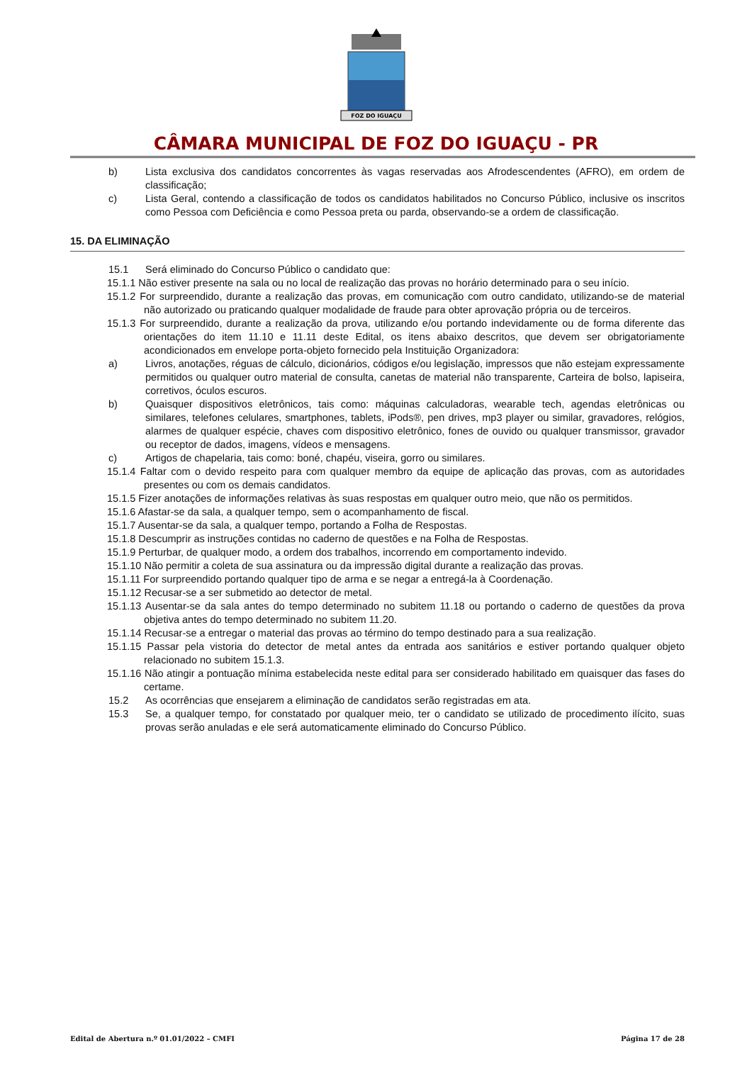FOZ DO IGUAÇU
CÂMARA MUNICIPAL DE FOZ DO IGUAÇU - PR
b) Lista exclusiva dos candidatos concorrentes às vagas reservadas aos Afrodescendentes (AFRO), em ordem de classificação;
c) Lista Geral, contendo a classificação de todos os candidatos habilitados no Concurso Público, inclusive os inscritos como Pessoa com Deficiência e como Pessoa preta ou parda, observando-se a ordem de classificação.
15. DA ELIMINAÇÃO
15.1 Será eliminado do Concurso Público o candidato que:
15.1.1 Não estiver presente na sala ou no local de realização das provas no horário determinado para o seu início.
15.1.2 For surpreendido, durante a realização das provas, em comunicação com outro candidato, utilizando-se de material não autorizado ou praticando qualquer modalidade de fraude para obter aprovação própria ou de terceiros.
15.1.3 For surpreendido, durante a realização da prova, utilizando e/ou portando indevidamente ou de forma diferente das orientações do item 11.10 e 11.11 deste Edital, os itens abaixo descritos, que devem ser obrigatoriamente acondicionados em envelope porta-objeto fornecido pela Instituição Organizadora:
a) Livros, anotações, réguas de cálculo, dicionários, códigos e/ou legislação, impressos que não estejam expressamente permitidos ou qualquer outro material de consulta, canetas de material não transparente, Carteira de bolso, lapiseira, corretivos, óculos escuros.
b) Quaisquer dispositivos eletrônicos, tais como: máquinas calculadoras, wearable tech, agendas eletrônicas ou similares, telefones celulares, smartphones, tablets, iPods®, pen drives, mp3 player ou similar, gravadores, relógios, alarmes de qualquer espécie, chaves com dispositivo eletrônico, fones de ouvido ou qualquer transmissor, gravador ou receptor de dados, imagens, vídeos e mensagens.
c) Artigos de chapelaria, tais como: boné, chapéu, viseira, gorro ou similares.
15.1.4 Faltar com o devido respeito para com qualquer membro da equipe de aplicação das provas, com as autoridades presentes ou com os demais candidatos.
15.1.5 Fizer anotações de informações relativas às suas respostas em qualquer outro meio, que não os permitidos.
15.1.6 Afastar-se da sala, a qualquer tempo, sem o acompanhamento de fiscal.
15.1.7 Ausentar-se da sala, a qualquer tempo, portando a Folha de Respostas.
15.1.8 Descumprir as instruções contidas no caderno de questões e na Folha de Respostas.
15.1.9 Perturbar, de qualquer modo, a ordem dos trabalhos, incorrendo em comportamento indevido.
15.1.10 Não permitir a coleta de sua assinatura ou da impressão digital durante a realização das provas.
15.1.11 For surpreendido portando qualquer tipo de arma e se negar a entregá-la à Coordenação.
15.1.12 Recusar-se a ser submetido ao detector de metal.
15.1.13 Ausentar-se da sala antes do tempo determinado no subitem 11.18 ou portando o caderno de questões da prova objetiva antes do tempo determinado no subitem 11.20.
15.1.14 Recusar-se a entregar o material das provas ao término do tempo destinado para a sua realização.
15.1.15 Passar pela vistoria do detector de metal antes da entrada aos sanitários e estiver portando qualquer objeto relacionado no subitem 15.1.3.
15.1.16 Não atingir a pontuação mínima estabelecida neste edital para ser considerado habilitado em quaisquer das fases do certame.
15.2 As ocorrências que ensejarem a eliminação de candidatos serão registradas em ata.
15.3 Se, a qualquer tempo, for constatado por qualquer meio, ter o candidato se utilizado de procedimento ilícito, suas provas serão anuladas e ele será automaticamente eliminado do Concurso Público.
Edital de Abertura n.º 01.01/2022 – CMFI Página 17 de 28